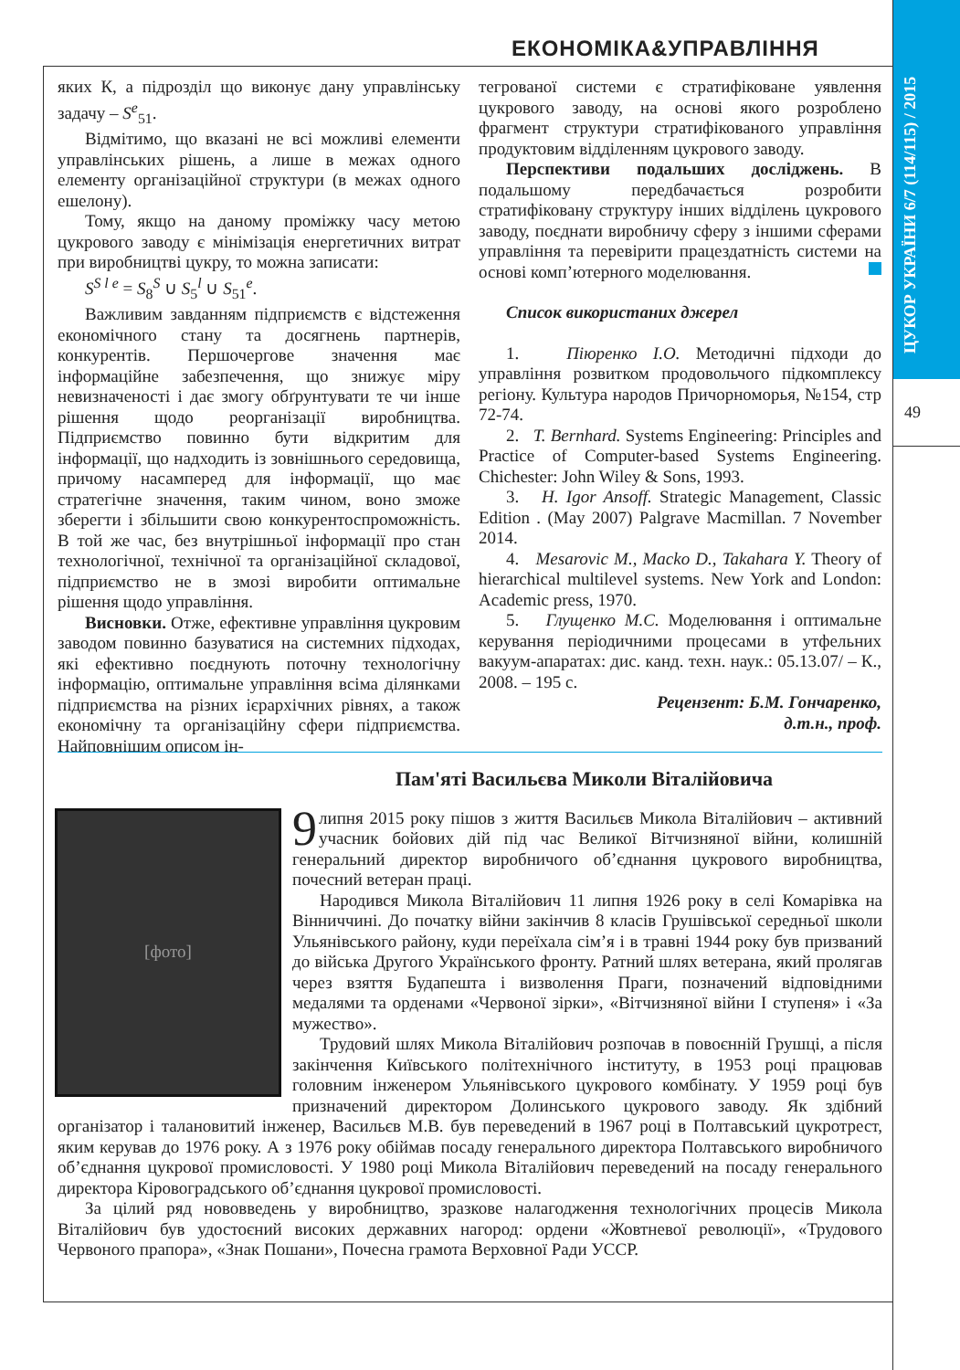ЦУКОР УКРАЇНИ 6/7 (114/115) / 2015
49
ЕКОНОМІКА&УПРАВЛІННЯ
яких К, а підрозділ що виконує дану управлінську задачу – S<sup>e</sup><sub>51</sub>.
Відмітимо, що вказані не всі можливі елементи управлінських рішень, а лише в межах одного елементу організаційної структури (в межах одного ешелону).
Тому, якщо на даному проміжку часу метою цукрового заводу є мінімізація енергетичних витрат при виробництві цукру, то можна записати:
S<sup>S l e</sup> = S<sub>8</sub><sup>S</sup> ∪ S<sub>5</sub><sup>l</sup> ∪ S<sub>51</sub><sup>e</sup>.
Важливим завданням підприємств є відстеження економічного стану та досягнень партнерів, конкурентів. Першочергове значення має інформаційне забезпечення, що знижує міру невизначеності і дає змогу обґрунтувати те чи інше рішення щодо реорганізації виробництва. Підприємство повинно бути відкритим для інформації, що надходить із зовнішнього середовища, причому насамперед для інформації, що має стратегічне значення, таким чином, воно зможе зберегти і збільшити свою конкурентоспроможність. В той же час, без внутрішньої інформації про стан технологічної, технічної та організаційної складової, підприємство не в змозі виробити оптимальне рішення щодо управління.
Висновки. Отже, ефективне управління цукровим заводом повинно базуватися на системних підходах, які ефективно поєднують поточну технологічну інформацію, оптимальне управління всіма ділянками підприємства на різних ієрархічних рівнях, а також економічну та організаційну сфери підприємства. Найповнішим описом ін-
тегрованої системи є стратифіковане уявлення цукрового заводу, на основі якого розроблено фрагмент структури стратифікованого управління продуктовим відділенням цукрового заводу.
Перспективи подальших досліджень. В подальшому передбачається розробити стратифіковану структуру інших відділень цукрового заводу, поєднати виробничу сферу з іншими сферами управління та перевірити працездатність системи на основі комп’ютерного моделювання.
Список використаних джерел
1. Піюренко І.О. Методичні підходи до управління розвитком продовольчого підкомплексу регіону. Культура народов Причорноморья, №154, стр 72-74.
2. T. Bernhard. Systems Engineering: Principles and Practice of Computer-based Systems Engineering. Chichester: John Wiley & Sons, 1993.
3. H. Igor Ansoff. Strategic Management, Classic Edition . (May 2007) Palgrave Macmillan. 7 November 2014.
4. Mesarovic M., Macko D., Takahara Y. Theory of hierarchical multilevel systems. New York and London: Academic press, 1970.
5. Глущенко М.С. Моделювання і оптимальне керування періодичними процесами в утфельних вакуум-апаратах: дис. канд. техн. наук.: 05.13.07/ – К., 2008. – 195 с.
Рецензент: Б.М. Гончаренко,
д.т.н., проф.
Пам'яті Васильєва Миколи Віталійовича
[фото]
9 липня 2015 року пішов з життя Васильєв Микола Віталійович – активний учасник бойових дій під час Великої Вітчизняної війни, колишній генеральний директор виробничого об’єднання цукрового виробництва, почесний ветеран праці.
Народився Микола Віталійович 11 липня 1926 року в селі Комарівка на Вінниччині. До початку війни закінчив 8 класів Грушівської середньої школи Ульянівського району, куди переїхала сім’я і в травні 1944 року був призваний до війська Другого Українського фронту. Ратний шлях ветерана, який пролягав через взяття Будапешта і визволення Праги, позначений відповідними медалями та орденами «Червоної зірки», «Вітчизняної війни І ступеня» і «За мужество».
Трудовий шлях Микола Віталійович розпочав в повоєнній Грушці, а після закінчення Київського політехнічного інституту, в 1953 році працював головним інженером Ульянівського цукрового комбінату. У 1959 році був призначений директором Долинського цукрового заводу. Як здібний організатор і талановитий інженер, Васильєв М.В. був переведений в 1967 році в Полтавський цукротрест, яким керував до 1976 року. А з 1976 року обіймав посаду генерального директора Полтавського виробничого об’єднання цукрової промисловості. У 1980 році Микола Віталійович переведений на посаду генерального директора Кіровоградського об’єднання цукрової промисловості.
За цілий ряд нововведень у виробництво, зразкове налагодження технологічних процесів Микола Віталійович був удостоєний високих державних нагород: ордени «Жовтневої революції», «Трудового Червоного прапора», «Знак Пошани», Почесна грамота Верховної Ради УССР.